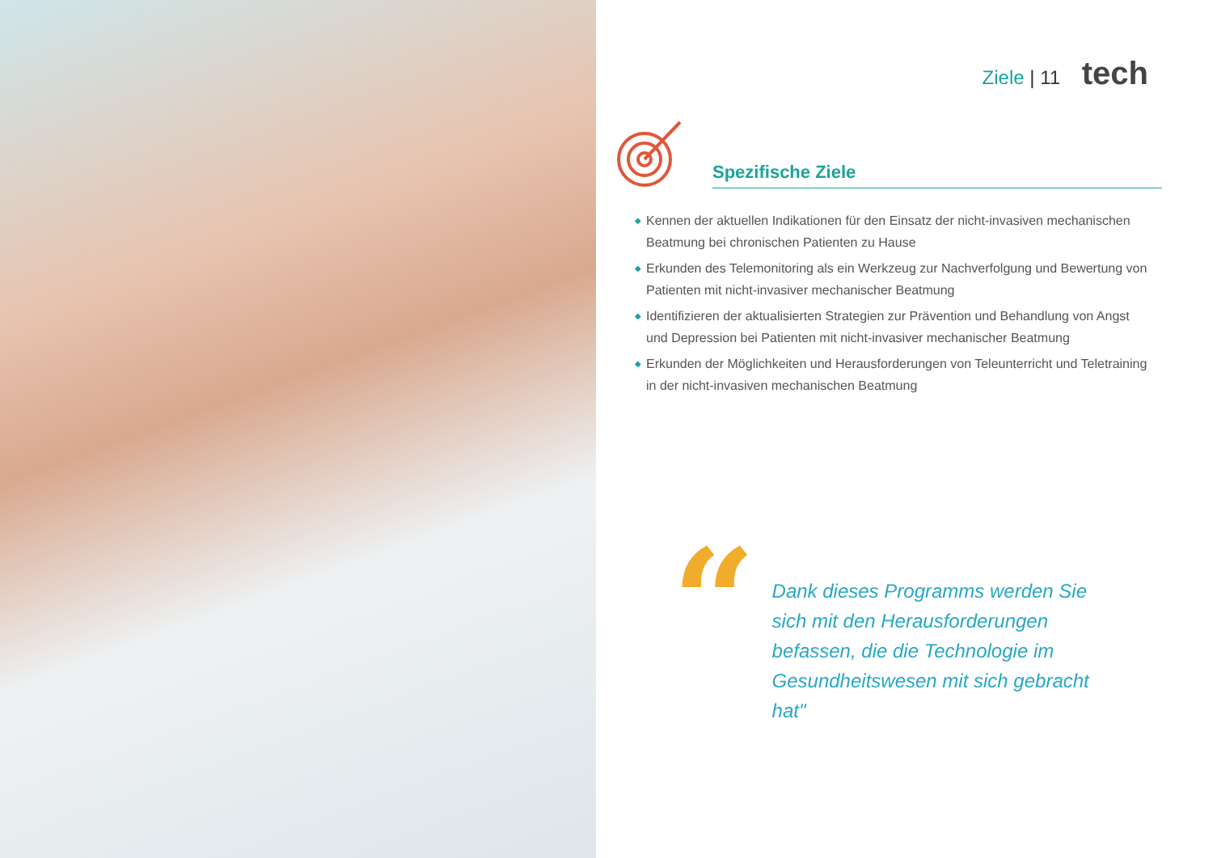Ziele | 11 tech
Spezifische Ziele
◆ Kennen der aktuellen Indikationen für den Einsatz der nicht-invasiven mechanischen Beatmung bei chronischen Patienten zu Hause
◆ Erkunden des Telemonitoring als ein Werkzeug zur Nachverfolgung und Bewertung von Patienten mit nicht-invasiver mechanischer Beatmung
◆ Identifizieren der aktualisierten Strategien zur Prävention und Behandlung von Angst und Depression bei Patienten mit nicht-invasiver mechanischer Beatmung
◆ Erkunden der Möglichkeiten und Herausforderungen von Teleunterricht und Teletraining in der nicht-invasiven mechanischen Beatmung
“
Dank dieses Programms werden Sie sich mit den Herausforderungen befassen, die die Technologie im Gesundheitswesen mit sich gebracht hat"